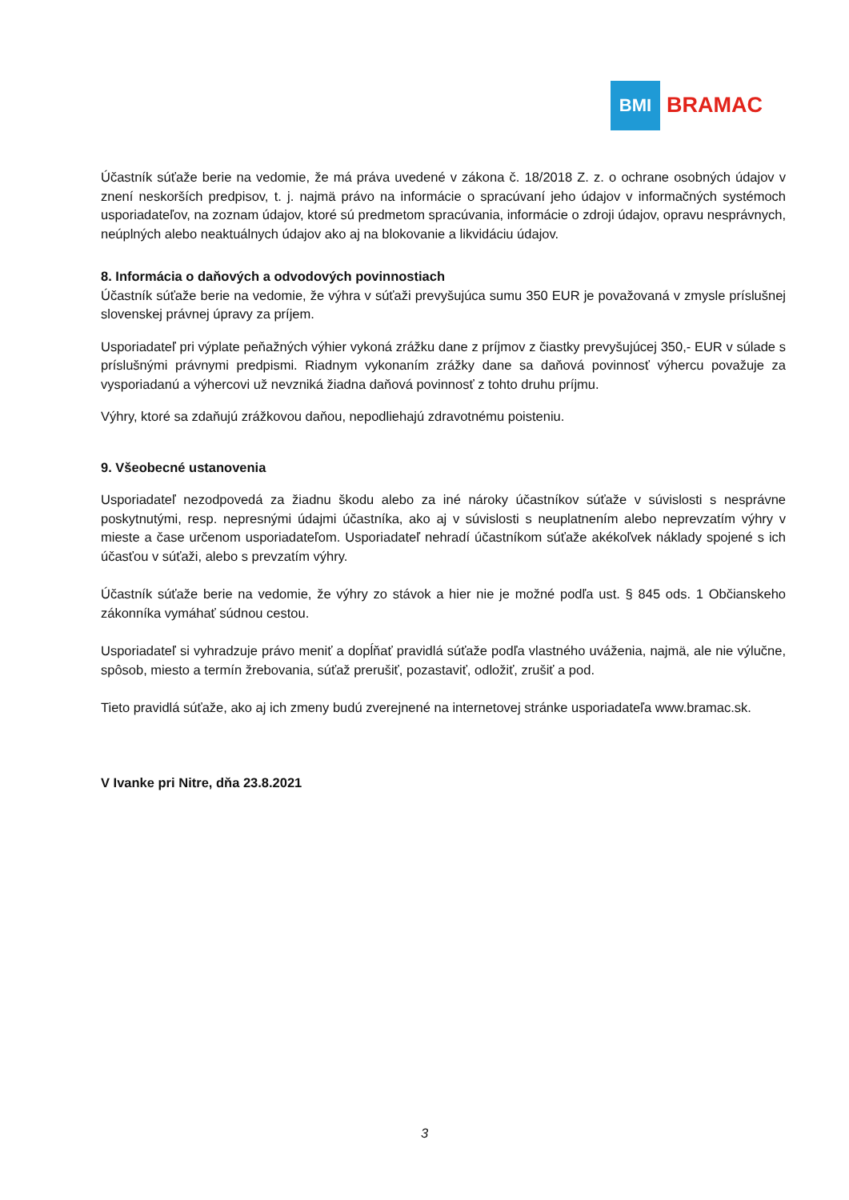BMI
BRAMAC
Účastník súťaže berie na vedomie, že má práva uvedené v zákona č. 18/2018 Z. z. o ochrane osobných údajov v znení neskorších predpisov, t. j. najmä právo na informácie o spracúvaní jeho údajov v informačných systémoch usporiadateľov, na zoznam údajov, ktoré sú predmetom spracúvania, informácie o zdroji údajov, opravu nesprávnych, neúplných alebo neaktuálnych údajov ako aj na blokovanie a likvidáciu údajov.
8. Informácia o daňových a odvodových povinnostiach
Účastník súťaže berie na vedomie, že výhra v súťaži prevyšujúca sumu 350 EUR je považovaná v zmysle príslušnej slovenskej právnej úpravy za príjem.
Usporiadateľ pri výplate peňažných výhier vykoná zrážku dane z príjmov z čiastky prevyšujúcej 350,- EUR v súlade s príslušnými právnymi predpismi. Riadnym vykonaním zrážky dane sa daňová povinnosť výhercu považuje za vysporiadanú a výhercovi už nevzniká žiadna daňová povinnosť z tohto druhu príjmu.
Výhry, ktoré sa zdaňujú zrážkovou daňou, nepodliehajú zdravotnému poisteniu.
9. Všeobecné ustanovenia
Usporiadateľ nezodpovedá za žiadnu škodu alebo za iné nároky účastníkov súťaže v súvislosti s nesprávne poskytnutými, resp. nepresnými údajmi účastníka, ako aj v súvislosti s neuplatnením alebo neprevzatím výhry v mieste a čase určenom usporiadateľom. Usporiadateľ nehradí účastníkom súťaže akékoľvek náklady spojené s ich účasťou v súťaži, alebo s prevzatím výhry.
Účastník súťaže berie na vedomie, že výhry zo stávok a hier nie je možné podľa ust. § 845 ods. 1 Občianskeho zákonníka vymáhať súdnou cestou.
Usporiadateľ si vyhradzuje právo meniť a dopĺňať pravidlá súťaže podľa vlastného uváženia, najmä, ale nie výlučne, spôsob, miesto a termín žrebovania, súťaž prerušiť, pozastaviť, odložiť, zrušiť a pod.
Tieto pravidlá súťaže, ako aj ich zmeny budú zverejnené na internetovej stránke usporiadateľa www.bramac.sk.
V Ivanke pri Nitre, dňa 23.8.2021
3